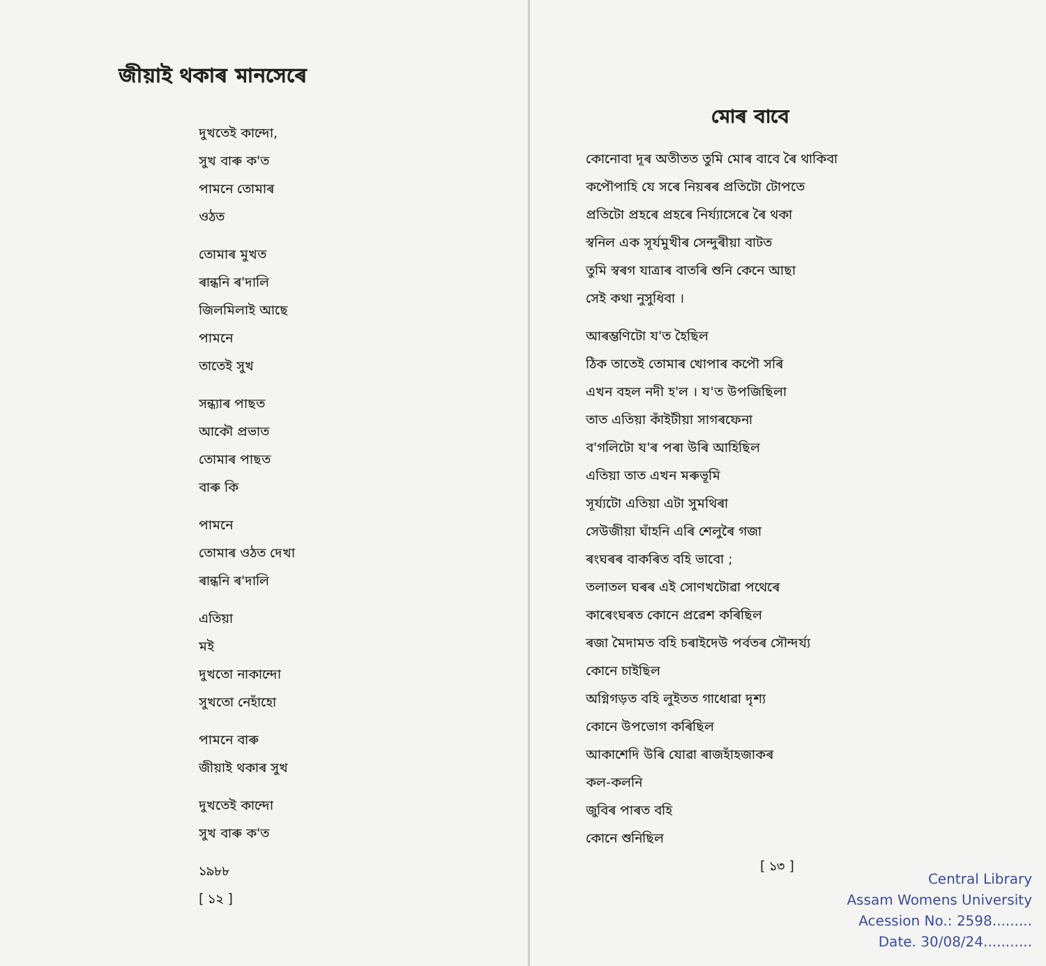জীয়াই থকাৰ মানসেৰে
দুখতেই কান্দো,
সুখ বাৰু ক'ত
পামনে তোমাৰ
ওঠত
তোমাৰ মুখত
ৰান্ধনি ৰ'দালি
জিলমিলাই আছে
পামনে
তাতেই সুখ
সন্ধ্যাৰ পাছত
আকৌ প্ৰভাত
তোমাৰ পাছত
বাৰু কি
পামনে
তোমাৰ ওঠত দেখা
ৰান্ধনি ৰ'দালি
এতিয়া
মই
দুখতো নাকান্দো
সুখতো নেহাঁহো
পামনে বাৰু
জীয়াই থকাৰ সুখ
দুখতেই কান্দো
সুখ বাৰু ক'ত
১৯৮৮
[ ১২ ]
মোৰ বাবে
কোনোবা দূৰ অতীতত তুমি মোৰ বাবে ৰৈ থাকিবা
কপৌপাহি যে সৰে নিয়ৰৰ প্ৰতিটো টোপতে
প্ৰতিটো প্ৰহৰে প্ৰহৰে নিৰ্য্যাসেৰে ৰৈ থকা
স্বনিল এক সূৰ্যমুখীৰ সেন্দুৰীয়া বাটত
তুমি স্বৰগ যাত্ৰাৰ বাতৰি শুনি কেনে আছা
সেই কথা নুসুধিবা ।
আৰম্ভণিটো য'ত হৈছিল
ঠিক তাতেই তোমাৰ খোপাৰ কপৌ সৰি
এখন বহল নদী হ'ল । য'ত উপজিছিলা
তাত এতিয়া কাঁইটীয়া সাগৰফেনা
ব'গলিটো য'ৰ পৰা উৰি আহিছিল
এতিয়া তাত এখন মৰুভূমি
সূৰ্য্যটো এতিয়া এটা সুমথিৰা
সেউজীয়া ঘাঁহনি এৰি শেলুৰৈ গজা
ৰংঘৰৰ বাকৰিত বহি ভাবো ;
তলাতল ঘৰৰ এই সোণখটোৱা পথেৰে
কাৰেংঘৰত কোনে প্ৰৱেশ কৰিছিল
ৰজা মৈদামত বহি চৰাইদেউ পৰ্বতৰ সৌন্দৰ্য্য
কোনে চাইছিল
অগ্নিগড়ত বহি লুইতত গাধোৱা দৃশ্য
কোনে উপভোগ কৰিছিল
আকাশেদি উৰি যোৱা ৰাজহাঁহজাকৰ
কল-কলনি
জুবিৰ পাৰত বহি
কোনে শুনিছিল
[ ১৩ ]
Central Library
Assam Womens University
Acession No.: 2598.........
Date. 30/08/24...........